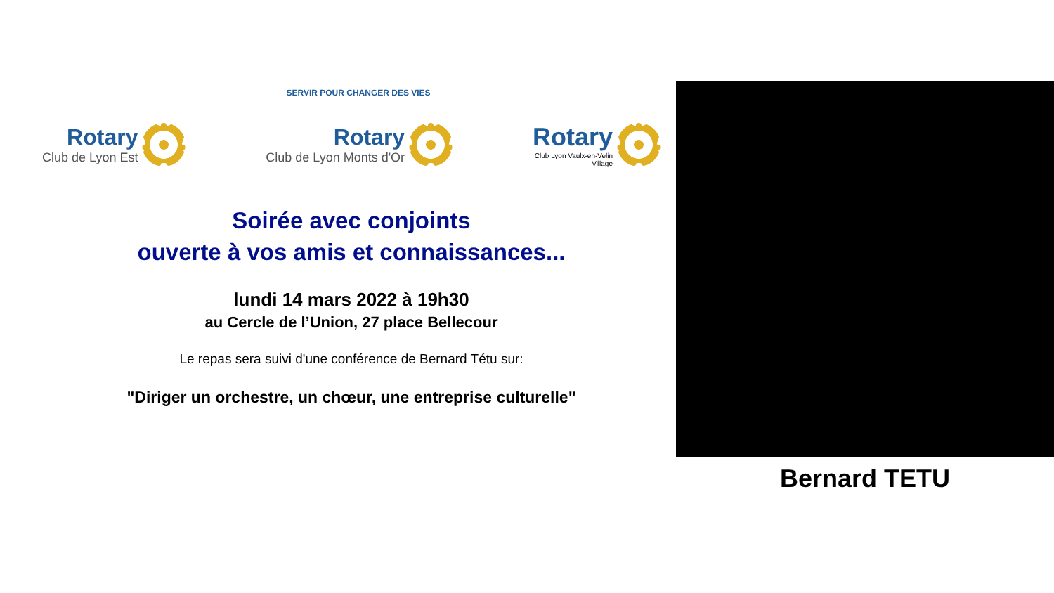SERVIR POUR CHANGER DES VIES
Rotary
Club de Lyon Est
Rotary
Club de Lyon Monts d'Or
Rotary
Club Lyon Vaulx-en-Velin
Village
Soirée avec conjoints
ouverte à vos amis et connaissances...
lundi 14 mars 2022 à 19h30
au Cercle de l’Union, 27 place Bellecour
Le repas sera suivi d'une conférence de Bernard Tétu sur:
"Diriger un orchestre, un chœur, une entreprise culturelle"
Bernard TETU